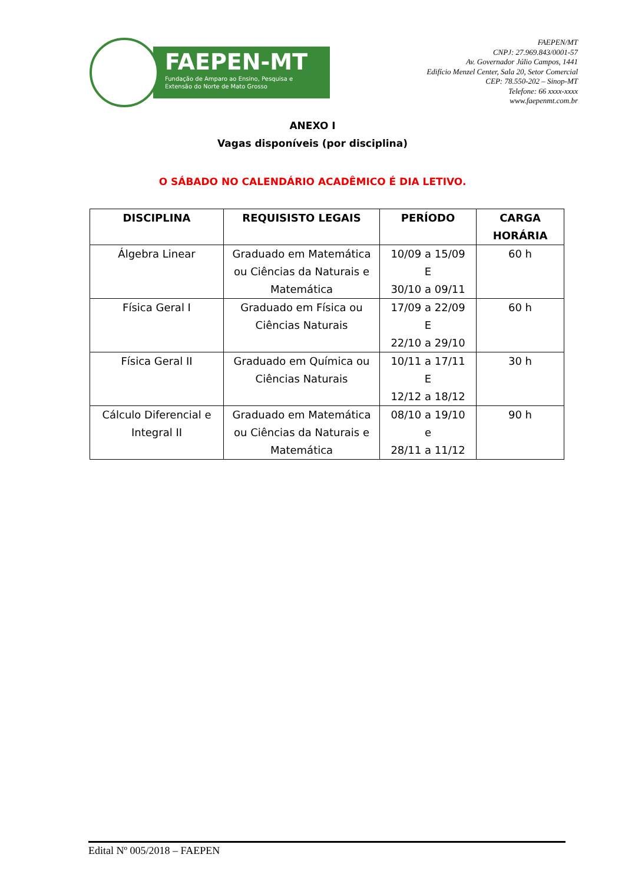FAEPEN-MT
Fundação de Amparo ao Ensino, Pesquisa e
Extensão do Norte de Mato Grosso
FAEPEN/MT
CNPJ: 27.969.843/0001-57
Av. Governador Júlio Campos, 1441
Edifício Menzel Center, Sala 20, Setor Comercial
CEP: 78.550-202 – Sinop-MT
Telefone: 66 xxxx-xxxx
www.faepenmt.com.br
ANEXO I
Vagas disponíveis (por disciplina)
O SÁBADO NO CALENDÁRIO ACADÊMICO É DIA LETIVO.
| DISCIPLINA | REQUISISTO LEGAIS | PERÍODO | CARGA HORÁRIA |
| --- | --- | --- | --- |
| Álgebra Linear | Graduado em Matemática ou Ciências da Naturais e Matemática | 10/09 a 15/09 E 30/10 a 09/11 | 60 h |
| Física Geral I | Graduado em Física ou Ciências Naturais | 17/09 a 22/09 E 22/10 a 29/10 | 60 h |
| Física Geral II | Graduado em Química ou Ciências Naturais | 10/11 a 17/11 E 12/12 a 18/12 | 30 h |
| Cálculo Diferencial e Integral II | Graduado em Matemática ou Ciências da Naturais e Matemática | 08/10 a 19/10 e 28/11 a 11/12 | 90 h |
Edital Nº 005/2018 – FAEPEN